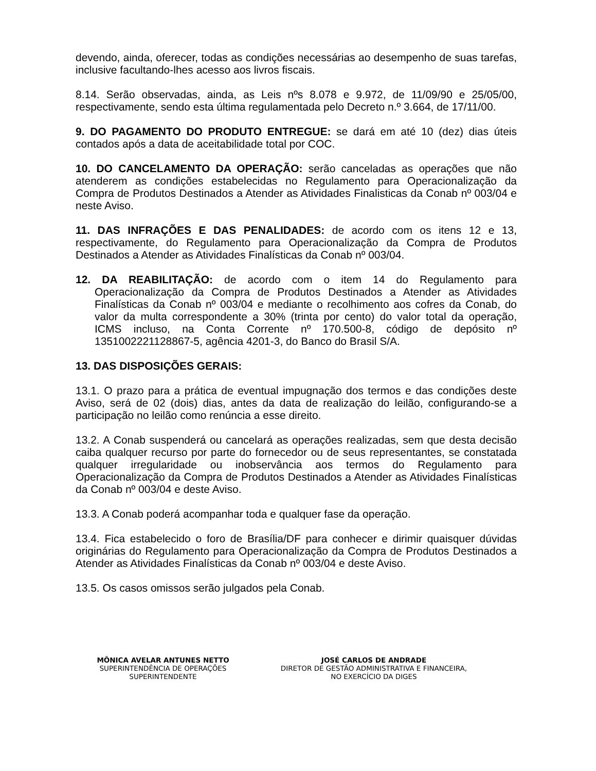devendo, ainda, oferecer, todas as condições necessárias ao desempenho de suas tarefas, inclusive facultando-lhes acesso aos livros fiscais.
8.14. Serão observadas, ainda, as Leis nºs 8.078 e 9.972, de 11/09/90 e 25/05/00, respectivamente, sendo esta última regulamentada pelo Decreto n.º 3.664, de 17/11/00.
9. DO PAGAMENTO DO PRODUTO ENTREGUE: se dará em até 10 (dez) dias úteis contados após a data de aceitabilidade total por COC.
10. DO CANCELAMENTO DA OPERAÇÃO: serão canceladas as operações que não atenderem as condições estabelecidas no Regulamento para Operacionalização da Compra de Produtos Destinados a Atender as Atividades Finalisticas da Conab nº 003/04 e neste Aviso.
11. DAS INFRAÇÕES E DAS PENALIDADES: de acordo com os itens 12 e 13, respectivamente, do Regulamento para Operacionalização da Compra de Produtos Destinados a Atender as Atividades Finalísticas da Conab nº 003/04.
12. DA REABILITAÇÃO: de acordo com o item 14 do Regulamento para Operacionalização da Compra de Produtos Destinados a Atender as Atividades Finalísticas da Conab nº 003/04 e mediante o recolhimento aos cofres da Conab, do valor da multa correspondente a 30% (trinta por cento) do valor total da operação, ICMS incluso, na Conta Corrente nº 170.500-8, código de depósito nº 1351002221128867-5, agência 4201-3, do Banco do Brasil S/A.
13. DAS DISPOSIÇÕES GERAIS:
13.1. O prazo para a prática de eventual impugnação dos termos e das condições deste Aviso, será de 02 (dois) dias, antes da data de realização do leilão, configurando-se a participação no leilão como renúncia a esse direito.
13.2. A Conab suspenderá ou cancelará as operações realizadas, sem que desta decisão caiba qualquer recurso por parte do fornecedor ou de seus representantes, se constatada qualquer irregularidade ou inobservância aos termos do Regulamento para Operacionalização da Compra de Produtos Destinados a Atender as Atividades Finalísticas da Conab nº 003/04 e deste Aviso.
13.3. A Conab poderá acompanhar toda e qualquer fase da operação.
13.4. Fica estabelecido o foro de Brasília/DF para conhecer e dirimir quaisquer dúvidas originárias do Regulamento para Operacionalização da Compra de Produtos Destinados a Atender as Atividades Finalísticas da Conab nº 003/04 e deste Aviso.
13.5. Os casos omissos serão julgados pela Conab.
MÔNICA AVELAR ANTUNES NETTO
SUPERINTENDÊNCIA DE OPERAÇÕES
SUPERINTENDENTE
JOSÉ CARLOS DE ANDRADE
DIRETOR DE GESTÃO ADMINISTRATIVA E FINANCEIRA,
NO EXERCÍCIO DA DIGES